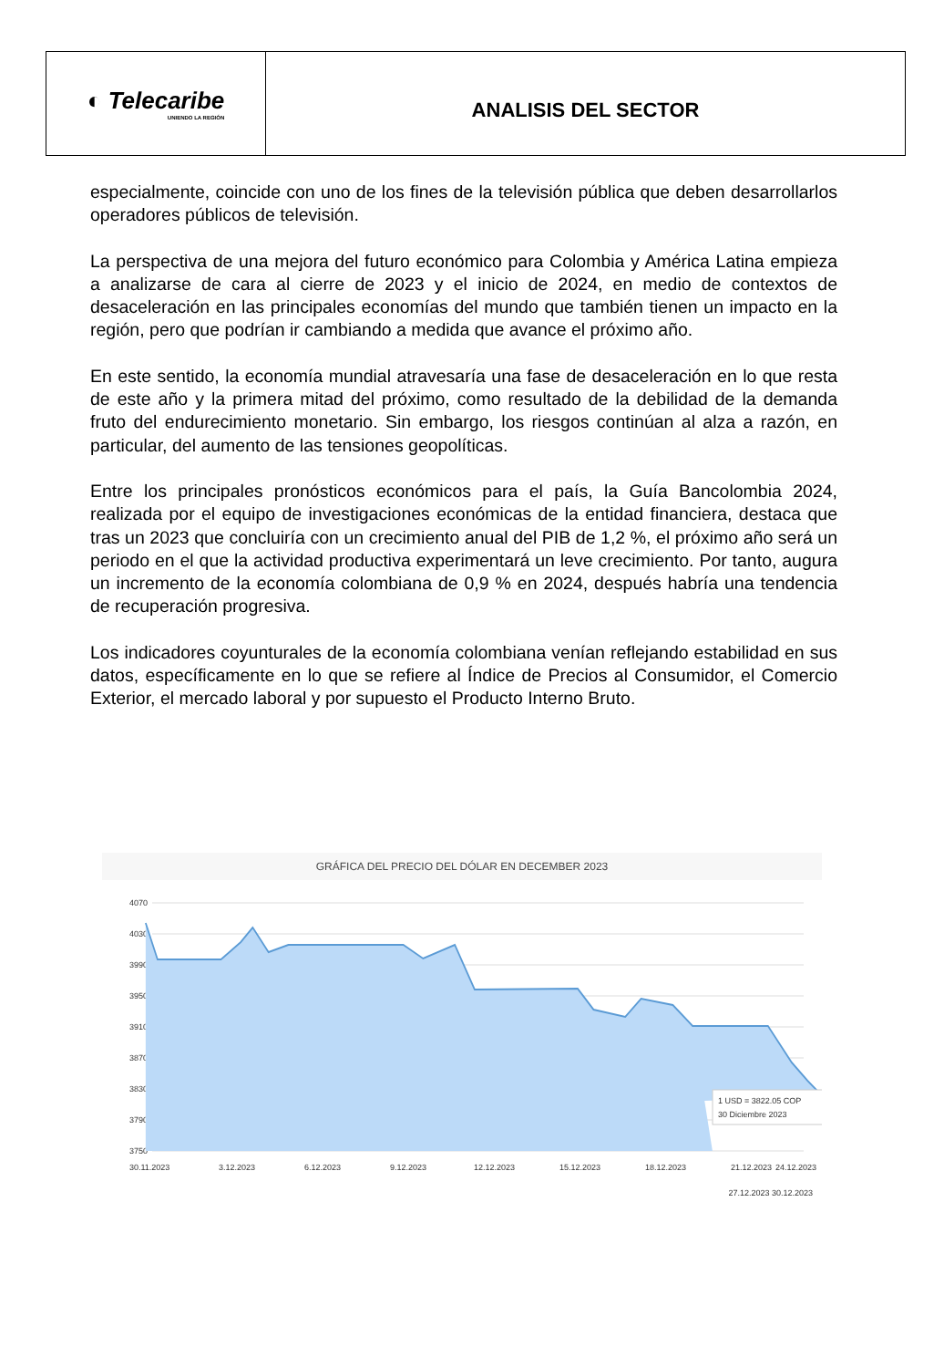◐ Telecaribe
UNIENDO LA REGIÓN
ANALISIS DEL SECTOR
especialmente, coincide con uno de los fines de la televisión pública que deben desarrollarlos operadores públicos de televisión.
La perspectiva de una mejora del futuro económico para Colombia y América Latina empieza a analizarse de cara al cierre de 2023 y el inicio de 2024, en medio de contextos de desaceleración en las principales economías del mundo que también tienen un impacto en la región, pero que podrían ir cambiando a medida que avance el próximo año.
En este sentido, la economía mundial atravesaría una fase de desaceleración en lo que resta de este año y la primera mitad del próximo, como resultado de la debilidad de la demanda fruto del endurecimiento monetario. Sin embargo, los riesgos continúan al alza a razón, en particular, del aumento de las tensiones geopolíticas.
Entre los principales pronósticos económicos para el país, la Guía Bancolombia 2024, realizada por el equipo de investigaciones económicas de la entidad financiera, destaca que tras un 2023 que concluiría con un crecimiento anual del PIB de 1,2 %, el próximo año será un periodo en el que la actividad productiva experimentará un leve crecimiento. Por tanto, augura un incremento de la economía colombiana de 0,9 % en 2024, después habría una tendencia de recuperación progresiva.
Los indicadores coyunturales de la economía colombiana venían reflejando estabilidad en sus datos, específicamente en lo que se refiere al Índice de Precios al Consumidor, el Comercio Exterior, el mercado laboral y por supuesto el Producto Interno Bruto.
GRÁFICA DEL PRECIO DEL DÓLAR EN DECEMBER 2023
4070
4030
3990
3950
3910
3870
3830
3790
3750
1 USD = 3822.05 COP
30 Diciembre 2023
30.11.2023
3.12.2023
6.12.2023
9.12.2023
12.12.2023
15.12.2023
18.12.2023
21.12.2023
24.12.2023
27.12.2023 30.12.2023